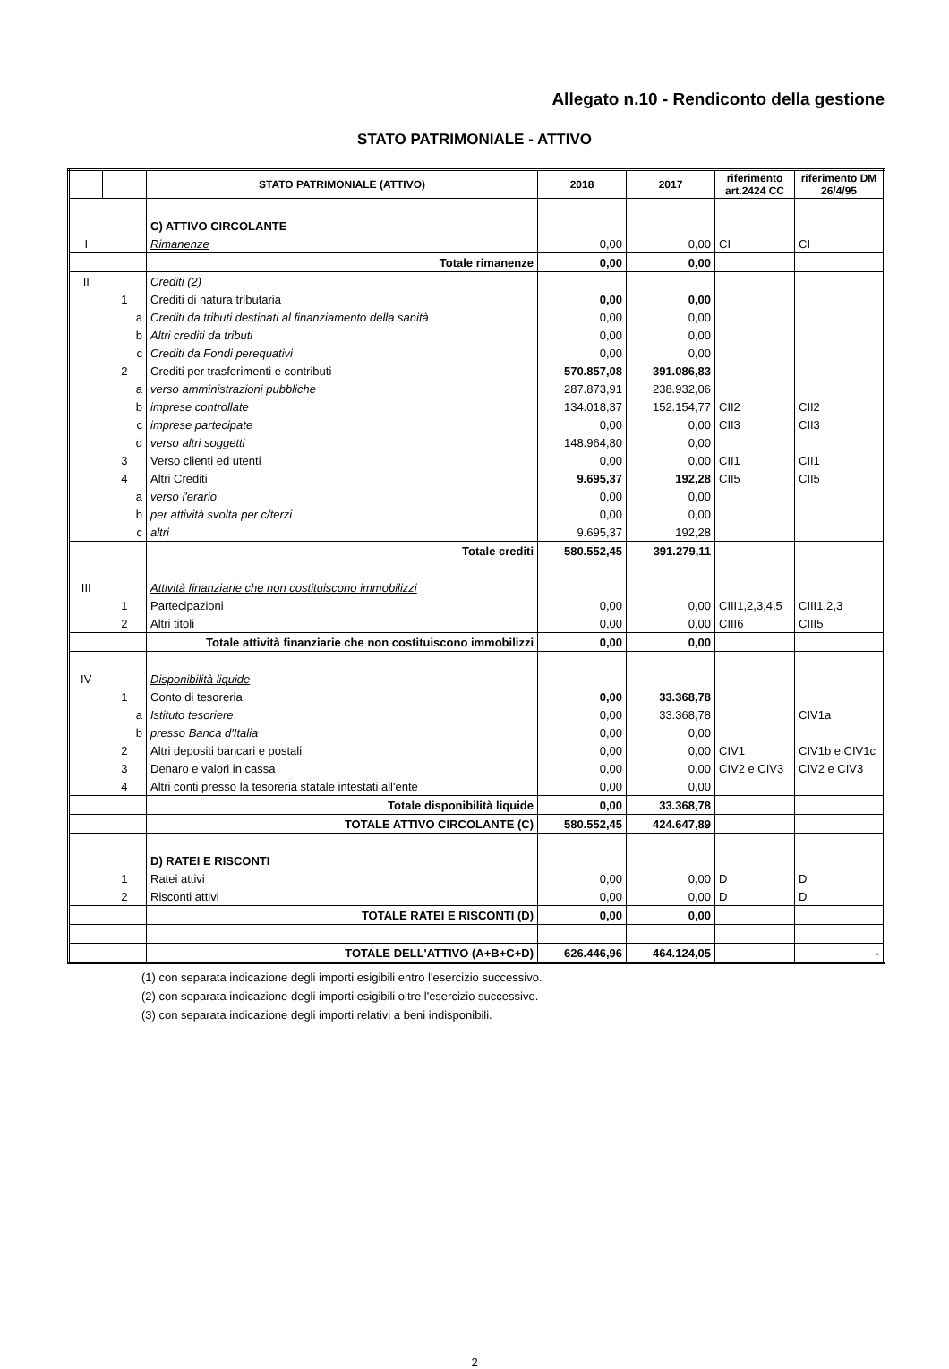Allegato n.10 - Rendiconto della gestione
STATO PATRIMONIALE - ATTIVO
| | | STATO PATRIMONIALE (ATTIVO) | 2018 | 2017 | riferimento art.2424 CC | riferimento DM 26/4/95 |
| --- | --- | --- | --- | --- | --- | --- |
| | | C) ATTIVO CIRCOLANTE | | | | |
| I | | Rimanenze | 0,00 | 0,00 | CI | CI |
| | | Totale rimanenze | 0,00 | 0,00 | | |
| II | | Crediti (2) | | | | |
| | 1 | Crediti di natura tributaria | 0,00 | 0,00 | | |
| | a | Crediti da tributi destinati al finanziamento della sanità | 0,00 | 0,00 | | |
| | b | Altri crediti da tributi | 0,00 | 0,00 | | |
| | c | Crediti da Fondi perequativi | 0,00 | 0,00 | | |
| | 2 | Crediti per trasferimenti e contributi | 570.857,08 | 391.086,83 | | |
| | a | verso amministrazioni pubbliche | 287.873,91 | 238.932,06 | | |
| | b | imprese controllate | 134.018,37 | 152.154,77 | CII2 | CII2 |
| | c | imprese partecipate | 0,00 | 0,00 | CII3 | CII3 |
| | d | verso altri soggetti | 148.964,80 | 0,00 | | |
| | 3 | Verso clienti ed utenti | 0,00 | 0,00 | CII1 | CII1 |
| | 4 | Altri Crediti | 9.695,37 | 192,28 | CII5 | CII5 |
| | a | verso l'erario | 0,00 | 0,00 | | |
| | b | per attività svolta per c/terzi | 0,00 | 0,00 | | |
| | c | altri | 9.695,37 | 192,28 | | |
| | | Totale crediti | 580.552,45 | 391.279,11 | | |
| III | | Attività finanziarie che non costituiscono immobilizzi | | | | |
| | 1 | Partecipazioni | 0,00 | 0,00 | CIII1,2,3,4,5 | CIII1,2,3 |
| | 2 | Altri titoli | 0,00 | 0,00 | CIII6 | CIII5 |
| | | Totale attività finanziarie che non costituiscono immobilizzi | 0,00 | 0,00 | | |
| IV | | Disponibilità liquide | | | | |
| | 1 | Conto di tesoreria | 0,00 | 33.368,78 | | |
| | a | Istituto tesoriere | 0,00 | 33.368,78 | | CIV1a |
| | b | presso Banca d'Italia | 0,00 | 0,00 | | |
| | 2 | Altri depositi bancari e postali | 0,00 | 0,00 | CIV1 | CIV1b e CIV1c |
| | 3 | Denaro e valori in cassa | 0,00 | 0,00 | CIV2 e CIV3 | CIV2 e CIV3 |
| | 4 | Altri conti presso la tesoreria statale intestati all'ente | 0,00 | 0,00 | | |
| | | Totale disponibilità liquide | 0,00 | 33.368,78 | | |
| | | TOTALE ATTIVO CIRCOLANTE (C) | 580.552,45 | 424.647,89 | | |
| | | D) RATEI E RISCONTI | | | | |
| | 1 | Ratei attivi | 0,00 | 0,00 | D | D |
| | 2 | Risconti attivi | 0,00 | 0,00 | D | D |
| | | TOTALE RATEI E RISCONTI (D) | 0,00 | 0,00 | | |
| | | TOTALE DELL'ATTIVO (A+B+C+D) | 626.446,96 | 464.124,05 | - | - |
(1) con separata indicazione degli importi esigibili entro l'esercizio successivo.
(2) con separata indicazione degli importi esigibili oltre l'esercizio successivo.
(3) con separata indicazione degli importi relativi a beni indisponibili.
2